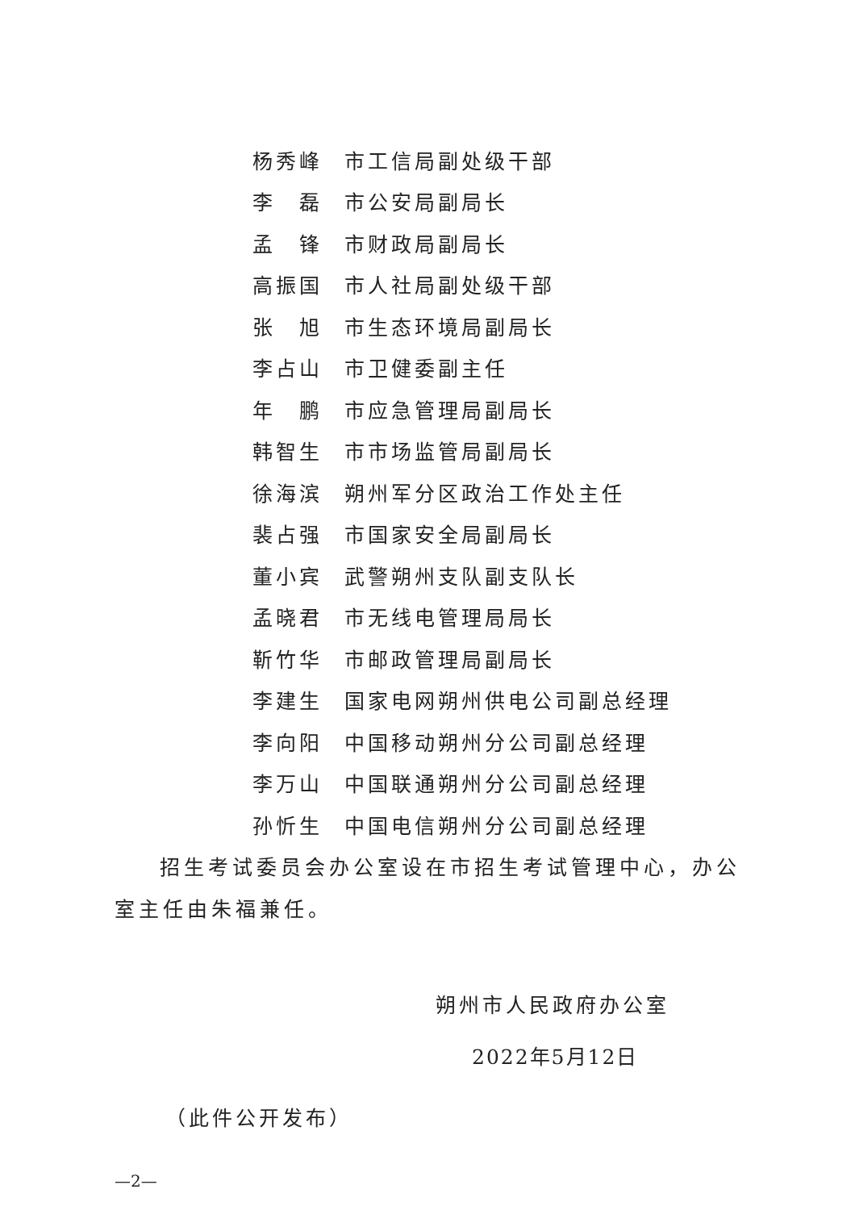杨秀峰 市工信局副处级干部
李　磊 市公安局副局长
孟　锋 市财政局副局长
高振国 市人社局副处级干部
张　旭 市生态环境局副局长
李占山 市卫健委副主任
年　鹏 市应急管理局副局长
韩智生 市市场监管局副局长
徐海滨 朔州军分区政治工作处主任
裴占强 市国家安全局副局长
董小宾 武警朔州支队副支队长
孟晓君 市无线电管理局局长
靳竹华 市邮政管理局副局长
李建生 国家电网朔州供电公司副总经理
李向阳 中国移动朔州分公司副总经理
李万山 中国联通朔州分公司副总经理
孙忻生 中国电信朔州分公司副总经理
招生考试委员会办公室设在市招生考试管理中心，办公室主任由朱福兼任。
朔州市人民政府办公室
2022年5月12日
（此件公开发布）
—2—